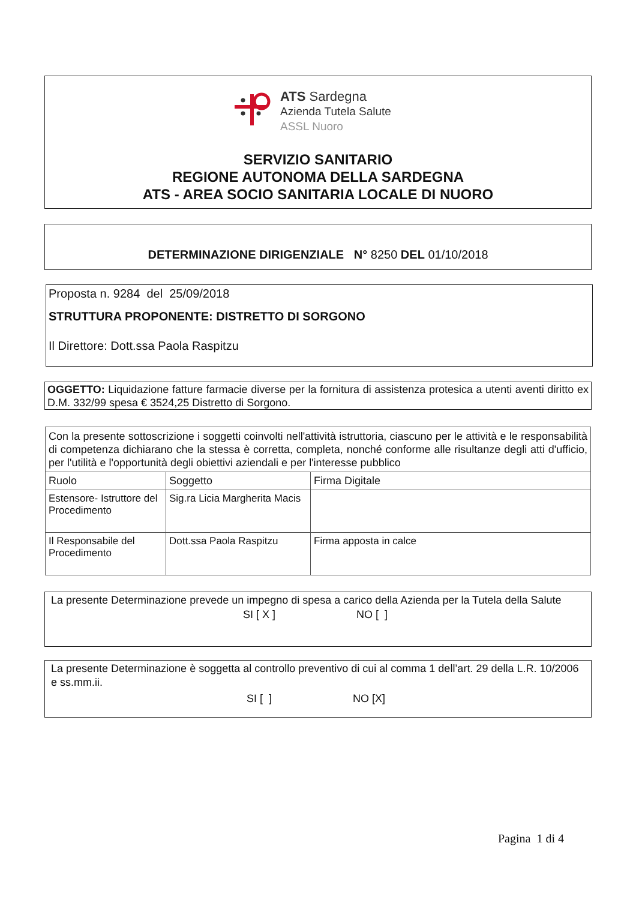ATS Sardegna
Azienda Tutela Salute
ASSL Nuoro
SERVIZIO SANITARIO
REGIONE AUTONOMA DELLA SARDEGNA
ATS - AREA SOCIO SANITARIA LOCALE DI NUORO
DETERMINAZIONE DIRIGENZIALE N° 8250 DEL 01/10/2018
Proposta n. 9284 del 25/09/2018
STRUTTURA PROPONENTE: DISTRETTO DI SORGONO
Il Direttore: Dott.ssa Paola Raspitzu
OGGETTO: Liquidazione fatture farmacie diverse per la fornitura di assistenza protesica a utenti aventi diritto ex D.M. 332/99 spesa € 3524,25 Distretto di Sorgono.
| Con la presente sottoscrizione i soggetti coinvolti nell'attività istruttoria, ciascuno per le attività e le responsabilità di competenza dichiarano che la stessa è corretta, completa, nonché conforme alle risultanze degli atti d'ufficio, per l'utilità e l'opportunità degli obiettivi aziendali e per l'interesse pubblico | | |
| Ruolo | Soggetto | Firma Digitale |
| Estensore- Istruttore del Procedimento | Sig.ra Licia Margherita Macis | |
| Il Responsabile del Procedimento | Dott.ssa Paola Raspitzu | Firma apposta in calce |
La presente Determinazione prevede un impegno di spesa a carico della Azienda per la Tutela della Salute
SI [ X ] NO [ ]
La presente Determinazione è soggetta al controllo preventivo di cui al comma 1 dell’art. 29 della L.R. 10/2006 e ss.mm.ii.
SI [ ] NO [X]
Pagina 1 di 4